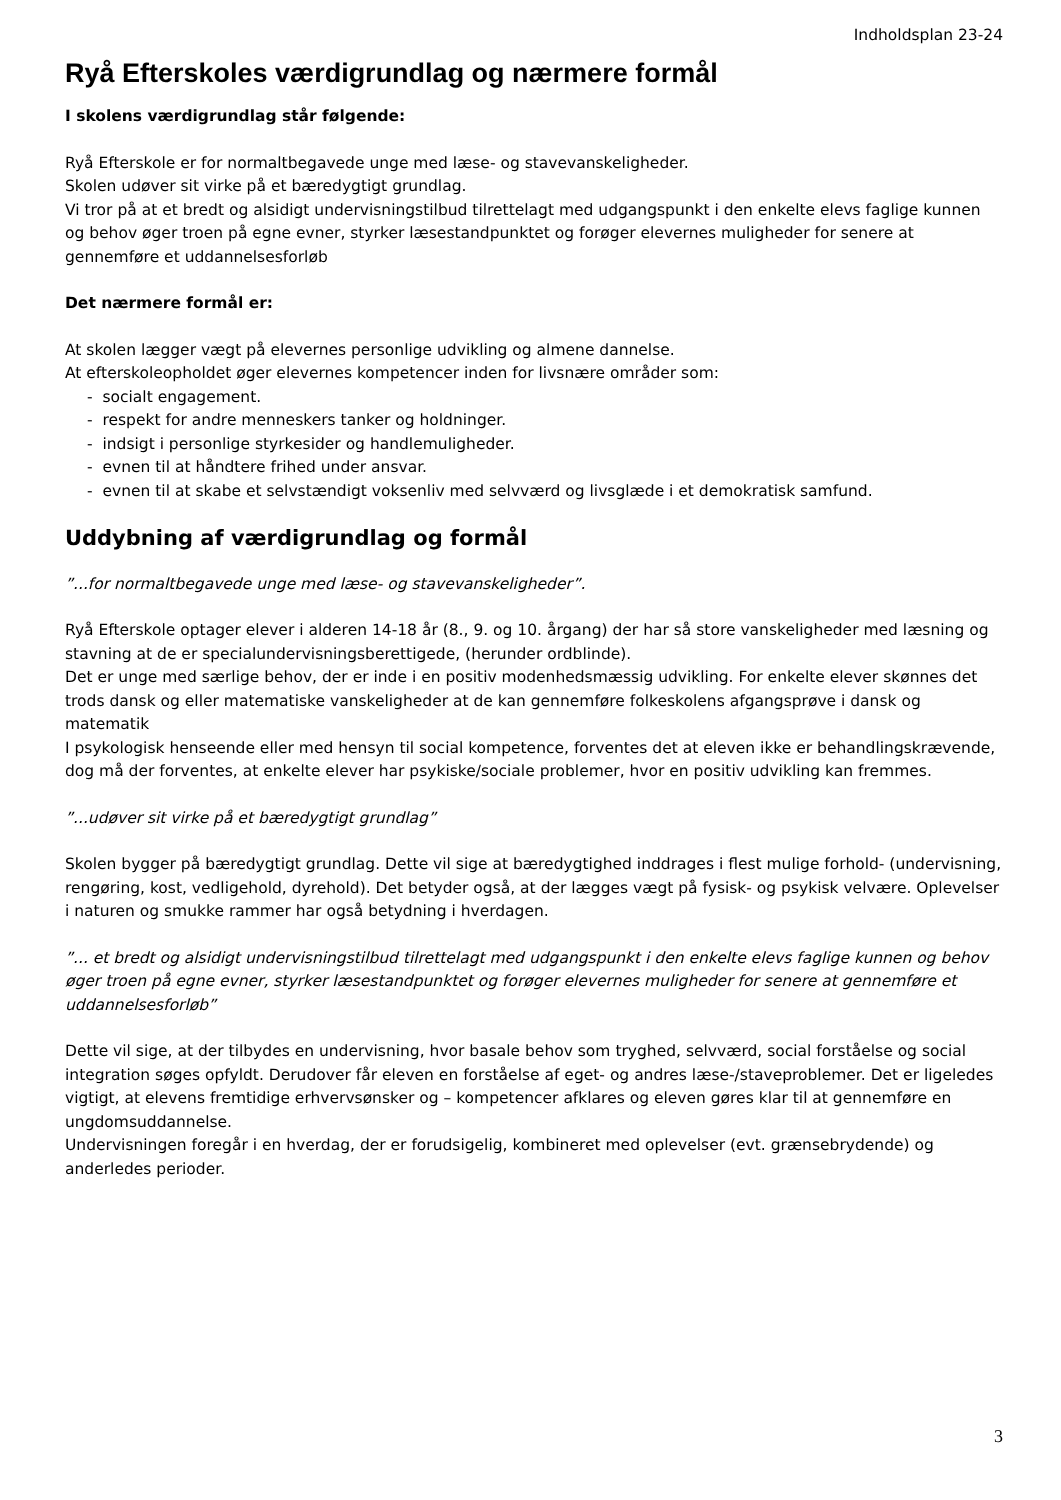Indholdsplan 23-24
Ryå Efterskoles værdigrundlag og nærmere formål
I skolens værdigrundlag står følgende:
Ryå Efterskole er for normaltbegavede unge med læse- og stavevanskeligheder.
Skolen udøver sit virke på et bæredygtigt grundlag.
Vi tror på at et bredt og alsidigt undervisningstilbud tilrettelagt med udgangspunkt i den enkelte elevs faglige kunnen og behov øger troen på egne evner, styrker læsestandpunktet og forøger elevernes muligheder for senere at gennemføre et uddannelsesforløb
Det nærmere formål er:
At skolen lægger vægt på elevernes personlige udvikling og almene dannelse.
At efterskoleopholdet øger elevernes kompetencer inden for livsnære områder som:
- socialt engagement.
- respekt for andre menneskers tanker og holdninger.
- indsigt i personlige styrkesider og handlemuligheder.
- evnen til at håndtere frihed under ansvar.
- evnen til at skabe et selvstændigt voksenliv med selvværd og livsglæde i et demokratisk samfund.
Uddybning af værdigrundlag og formål
”...for normaltbegavede unge med læse- og stavevanskeligheder”.
Ryå Efterskole optager elever i alderen 14-18 år (8., 9. og 10. årgang) der har så store vanskeligheder med læsning og stavning at de er specialundervisningsberettigede, (herunder ordblinde).
Det er unge med særlige behov, der er inde i en positiv modenhedsmæssig udvikling. For enkelte elever skønnes det trods dansk og eller matematiske vanskeligheder at de kan gennemføre folkeskolens afgangsprøve i dansk og matematik
I psykologisk henseende eller med hensyn til social kompetence, forventes det at eleven ikke er behandlingskrævende, dog må der forventes, at enkelte elever har psykiske/sociale problemer, hvor en positiv udvikling kan fremmes.
”...udøver sit virke på et bæredygtigt grundlag”
Skolen bygger på bæredygtigt grundlag. Dette vil sige at bæredygtighed inddrages i flest mulige forhold- (undervisning, rengøring, kost, vedligehold, dyrehold). Det betyder også, at der lægges vægt på fysisk- og psykisk velvære. Oplevelser i naturen og smukke rammer har også betydning i hverdagen.
”... et bredt og alsidigt undervisningstilbud tilrettelagt med udgangspunkt i den enkelte elevs faglige kunnen og behov øger troen på egne evner, styrker læsestandpunktet og forøger elevernes muligheder for senere at gennemføre et uddannelsesforløb”
Dette vil sige, at der tilbydes en undervisning, hvor basale behov som tryghed, selvværd, social forståelse og social integration søges opfyldt. Derudover får eleven en forståelse af eget- og andres læse-/staveproblemer. Det er ligeledes vigtigt, at elevens fremtidige erhvervsønsker og – kompetencer afklares og eleven gøres klar til at gennemføre en ungdomsuddannelse.
Undervisningen foregår i en hverdag, der er forudsigelig, kombineret med oplevelser (evt. grænsebrydende) og anderledes perioder.
3